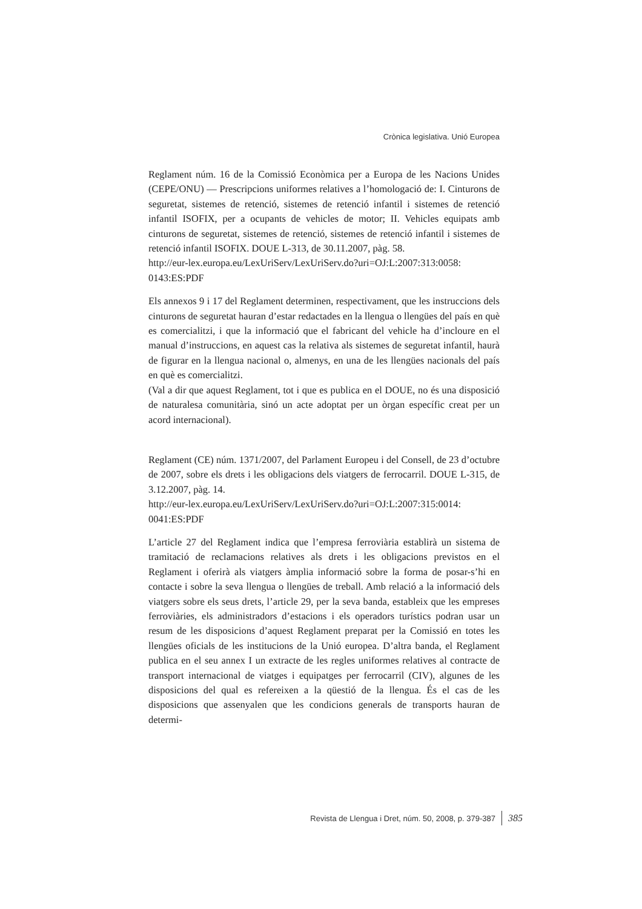Crònica legislativa. Unió Europea
Reglament núm. 16 de la Comissió Econòmica per a Europa de les Nacions Unides (CEPE/ONU) — Prescripcions uniformes relatives a l’homologació de: I. Cinturons de seguretat, sistemes de retenció, sistemes de retenció infantil i sistemes de retenció infantil ISOFIX, per a ocupants de vehicles de motor; II. Vehicles equipats amb cinturons de seguretat, sistemes de retenció, sistemes de retenció infantil i sistemes de retenció infantil ISOFIX. DOUE L-313, de 30.11.2007, pàg. 58.
http://eur-lex.europa.eu/LexUriServ/LexUriServ.do?uri=OJ:L:2007:313:0058:
0143:ES:PDF
Els annexos 9 i 17 del Reglament determinen, respectivament, que les instruccions dels cinturons de seguretat hauran d’estar redactades en la llengua o llengües del país en què es comercialitzi, i que la informació que el fabricant del vehicle ha d’incloure en el manual d’instruccions, en aquest cas la relativa als sistemes de seguretat infantil, haurà de figurar en la llengua nacional o, almenys, en una de les llengües nacionals del país en què es comercialitzi.
(Val a dir que aquest Reglament, tot i que es publica en el DOUE, no és una disposició de naturalesa comunitària, sinó un acte adoptat per un òrgan específic creat per un acord internacional).
Reglament (CE) núm. 1371/2007, del Parlament Europeu i del Consell, de 23 d’octubre de 2007, sobre els drets i les obligacions dels viatgers de ferrocarril. DOUE L-315, de 3.12.2007, pàg. 14.
http://eur-lex.europa.eu/LexUriServ/LexUriServ.do?uri=OJ:L:2007:315:0014:
0041:ES:PDF
L’article 27 del Reglament indica que l’empresa ferroviària establirà un sistema de tramitació de reclamacions relatives als drets i les obligacions previstos en el Reglament i oferirà als viatgers àmplia informació sobre la forma de posar-s’hi en contacte i sobre la seva llengua o llengües de treball. Amb relació a la informació dels viatgers sobre els seus drets, l’article 29, per la seva banda, estableix que les empreses ferroviàries, els administradors d’estacions i els operadors turístics podran usar un resum de les disposicions d’aquest Reglament preparat per la Comissió en totes les llengües oficials de les institucions de la Unió europea. D’altra banda, el Reglament publica en el seu annex I un extracte de les regles uniformes relatives al contracte de transport internacional de viatges i equipatges per ferrocarril (CIV), algunes de les disposicions del qual es refereixen a la qüestió de la llengua. És el cas de les disposicions que assenyalen que les condicions generals de transports hauran de determi-
Revista de Llengua i Dret, núm. 50, 2008, p. 379-387 385